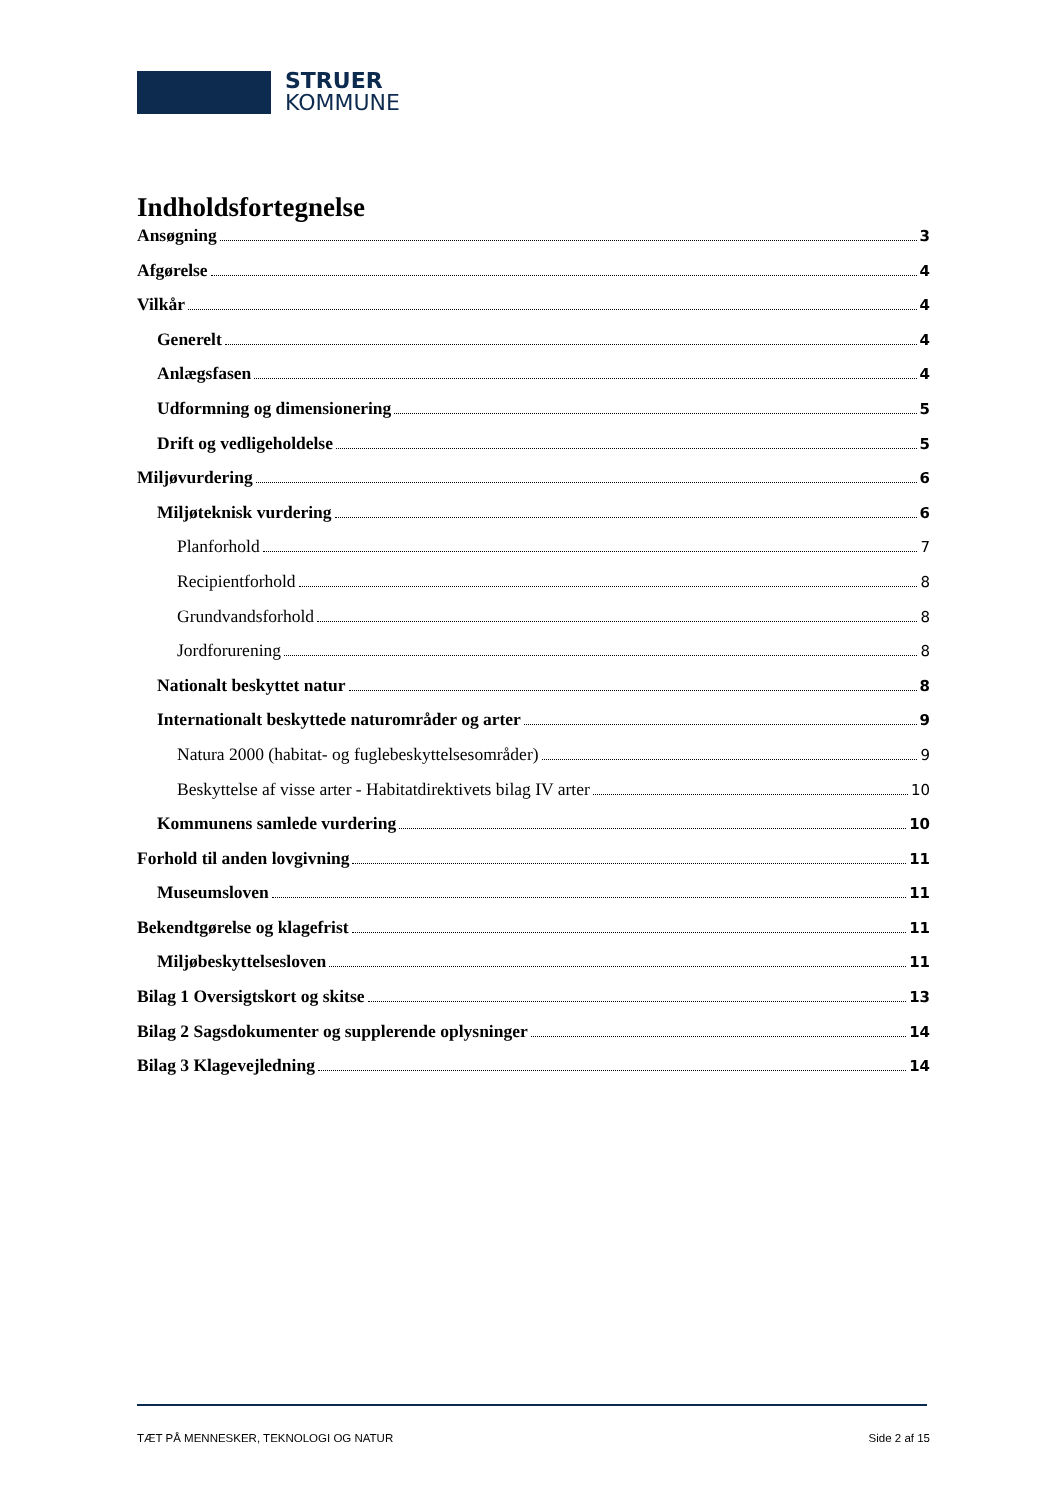STRUER
KOMMUNE
Indholdsfortegnelse
Ansøgning 3
Afgørelse 4
Vilkår 4
Generelt 4
Anlægsfasen 4
Udformning og dimensionering 5
Drift og vedligeholdelse 5
Miljøvurdering 6
Miljøteknisk vurdering 6
Planforhold 7
Recipientforhold 8
Grundvandsforhold 8
Jordforurening 8
Nationalt beskyttet natur 8
Internationalt beskyttede naturområder og arter 9
Natura 2000 (habitat- og fuglebeskyttelsesområder) 9
Beskyttelse af visse arter - Habitatdirektivets bilag IV arter 10
Kommunens samlede vurdering 10
Forhold til anden lovgivning 11
Museumsloven 11
Bekendtgørelse og klagefrist 11
Miljøbeskyttelsesloven 11
Bilag 1 Oversigtskort og skitse 13
Bilag 2 Sagsdokumenter og supplerende oplysninger 14
Bilag 3 Klagevejledning 14
TÆT PÅ MENNESKER, TEKNOLOGI OG NATUR Side 2 af 15